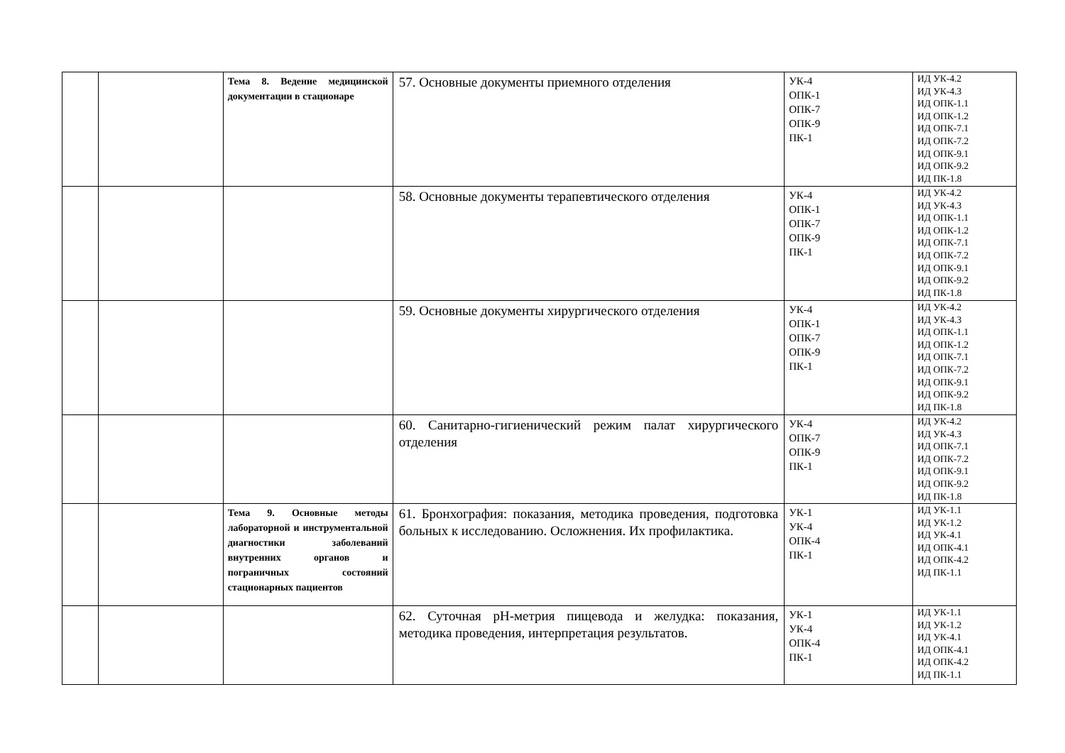| | | Тема 8. Ведение медицинской документации в стационаре | 57. Основные документы приемного отделения | УК-4 ОПК-1 ОПК-7 ОПК-9 ПК-1 | ИД УК-4.2 ИД УК-4.3 ИД ОПК-1.1 ИД ОПК-1.2 ИД ОПК-7.1 ИД ОПК-7.2 ИД ОПК-9.1 ИД ОПК-9.2 ИД ПК-1.8 |
| | | | 58. Основные документы терапевтического отделения | УК-4 ОПК-1 ОПК-7 ОПК-9 ПК-1 | ИД УК-4.2 ИД УК-4.3 ИД ОПК-1.1 ИД ОПК-1.2 ИД ОПК-7.1 ИД ОПК-7.2 ИД ОПК-9.1 ИД ОПК-9.2 ИД ПК-1.8 |
| | | | 59. Основные документы хирургического отделения | УК-4 ОПК-1 ОПК-7 ОПК-9 ПК-1 | ИД УК-4.2 ИД УК-4.3 ИД ОПК-1.1 ИД ОПК-1.2 ИД ОПК-7.1 ИД ОПК-7.2 ИД ОПК-9.1 ИД ОПК-9.2 ИД ПК-1.8 |
| | | | 60. Санитарно-гигиенический режим палат хирургического отделения | УК-4 ОПК-7 ОПК-9 ПК-1 | ИД УК-4.2 ИД УК-4.3 ИД ОПК-7.1 ИД ОПК-7.2 ИД ОПК-9.1 ИД ОПК-9.2 ИД ПК-1.8 |
| | | Тема 9. Основные методы лабораторной и инструментальной диагностики заболеваний внутренних органов и пограничных состояний стационарных пациентов | 61. Бронхография: показания, методика проведения, подготовка больных к исследованию. Осложнения. Их профилактика. | УК-1 УК-4 ОПК-4 ПК-1 | ИД УК-1.1 ИД УК-1.2 ИД УК-4.1 ИД ОПК-4.1 ИД ОПК-4.2 ИД ПК-1.1 |
| | | | 62. Суточная рН-метрия пищевода и желудка: показания, методика проведения, интерпретация результатов. | УК-1 УК-4 ОПК-4 ПК-1 | ИД УК-1.1 ИД УК-1.2 ИД УК-4.1 ИД ОПК-4.1 ИД ОПК-4.2 ИД ПК-1.1 |